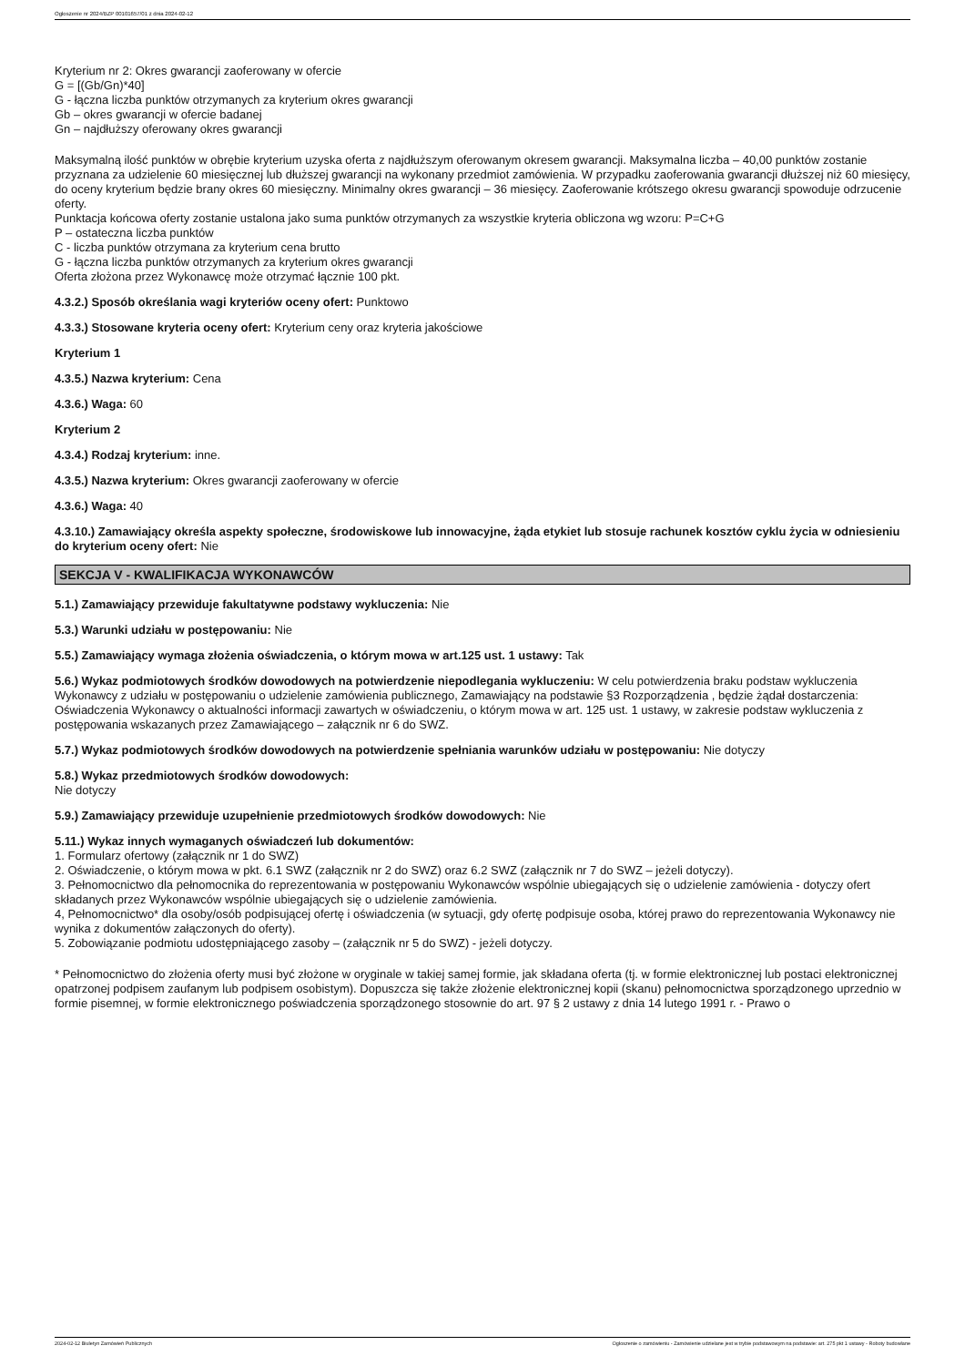Ogłoszenie nr 2024/BZP 00101657/01 z dnia 2024-02-12
Kryterium nr 2: Okres gwarancji zaoferowany w ofercie
G = [(Gb/Gn)*40]
G - łączna liczba punktów otrzymanych za kryterium okres gwarancji
Gb – okres gwarancji w ofercie badanej
Gn – najdłuższy oferowany okres gwarancji
Maksymalną ilość punktów w obrębie kryterium uzyska oferta z najdłuższym oferowanym okresem gwarancji. Maksymalna liczba – 40,00 punktów zostanie przyznana za udzielenie 60 miesięcznej lub dłuższej gwarancji na wykonany przedmiot zamówienia. W przypadku zaoferowania gwarancji dłuższej niż 60 miesięcy, do oceny kryterium będzie brany okres 60 miesięczny. Minimalny okres gwarancji – 36 miesięcy. Zaoferowanie krótszego okresu gwarancji spowoduje odrzucenie oferty.
Punktacja końcowa oferty zostanie ustalona jako suma punktów otrzymanych za wszystkie kryteria obliczona wg wzoru: P=C+G
P – ostateczna liczba punktów
C - liczba punktów otrzymana za kryterium cena brutto
G - łączna liczba punktów otrzymanych za kryterium okres gwarancji
Oferta złożona przez Wykonawcę może otrzymać łącznie 100 pkt.
4.3.2.) Sposób określania wagi kryteriów oceny ofert: Punktowo
4.3.3.) Stosowane kryteria oceny ofert: Kryterium ceny oraz kryteria jakościowe
Kryterium 1
4.3.5.) Nazwa kryterium: Cena
4.3.6.) Waga: 60
Kryterium 2
4.3.4.) Rodzaj kryterium: inne.
4.3.5.) Nazwa kryterium: Okres gwarancji zaoferowany w ofercie
4.3.6.) Waga: 40
4.3.10.) Zamawiający określa aspekty społeczne, środowiskowe lub innowacyjne, żąda etykiet lub stosuje rachunek kosztów cyklu życia w odniesieniu do kryterium oceny ofert: Nie
SEKCJA V - KWALIFIKACJA WYKONAWCÓW
5.1.) Zamawiający przewiduje fakultatywne podstawy wykluczenia: Nie
5.3.) Warunki udziału w postępowaniu: Nie
5.5.) Zamawiający wymaga złożenia oświadczenia, o którym mowa w art.125 ust. 1 ustawy: Tak
5.6.) Wykaz podmiotowych środków dowodowych na potwierdzenie niepodlegania wykluczeniu: W celu potwierdzenia braku podstaw wykluczenia Wykonawcy z udziału w postępowaniu o udzielenie zamówienia publicznego, Zamawiający na podstawie §3 Rozporządzenia , będzie żądał dostarczenia:
Oświadczenia Wykonawcy o aktualności informacji zawartych w oświadczeniu, o którym mowa w art. 125 ust. 1 ustawy, w zakresie podstaw wykluczenia z postępowania wskazanych przez Zamawiającego – załącznik nr 6 do SWZ.
5.7.) Wykaz podmiotowych środków dowodowych na potwierdzenie spełniania warunków udziału w postępowaniu: Nie dotyczy
5.8.) Wykaz przedmiotowych środków dowodowych:
Nie dotyczy
5.9.) Zamawiający przewiduje uzupełnienie przedmiotowych środków dowodowych: Nie
5.11.) Wykaz innych wymaganych oświadczeń lub dokumentów:
1. Formularz ofertowy (załącznik nr 1 do SWZ)
2. Oświadczenie, o którym mowa w pkt. 6.1 SWZ (załącznik nr 2 do SWZ) oraz 6.2 SWZ (załącznik nr 7 do SWZ – jeżeli dotyczy).
3. Pełnomocnictwo dla pełnomocnika do reprezentowania w postępowaniu Wykonawców wspólnie ubiegających się o udzielenie zamówienia - dotyczy ofert składanych przez Wykonawców wspólnie ubiegających się o udzielenie zamówienia.
4, Pełnomocnictwo* dla osoby/osób podpisującej ofertę i oświadczenia (w sytuacji, gdy ofertę podpisuje osoba, której prawo do reprezentowania Wykonawcy nie wynika z dokumentów załączonych do oferty).
5. Zobowiązanie podmiotu udostępniającego zasoby – (załącznik nr 5 do SWZ) - jeżeli dotyczy.
* Pełnomocnictwo do złożenia oferty musi być złożone w oryginale w takiej samej formie, jak składana oferta (tj. w formie elektronicznej lub postaci elektronicznej opatrzonej podpisem zaufanym lub podpisem osobistym). Dopuszcza się także złożenie elektronicznej kopii (skanu) pełnomocnictwa sporządzonego uprzednio w formie pisemnej, w formie elektronicznego poświadczenia sporządzonego stosownie do art. 97 § 2 ustawy z dnia 14 lutego 1991 r. - Prawo o
2024-02-12 Biuletyn Zamówień Publicznych Ogłoszenie o zamówieniu - Zamówienie udzielane jest w trybie podstawowym na podstawie: art. 275 pkt 1 ustawy - Roboty budowlane